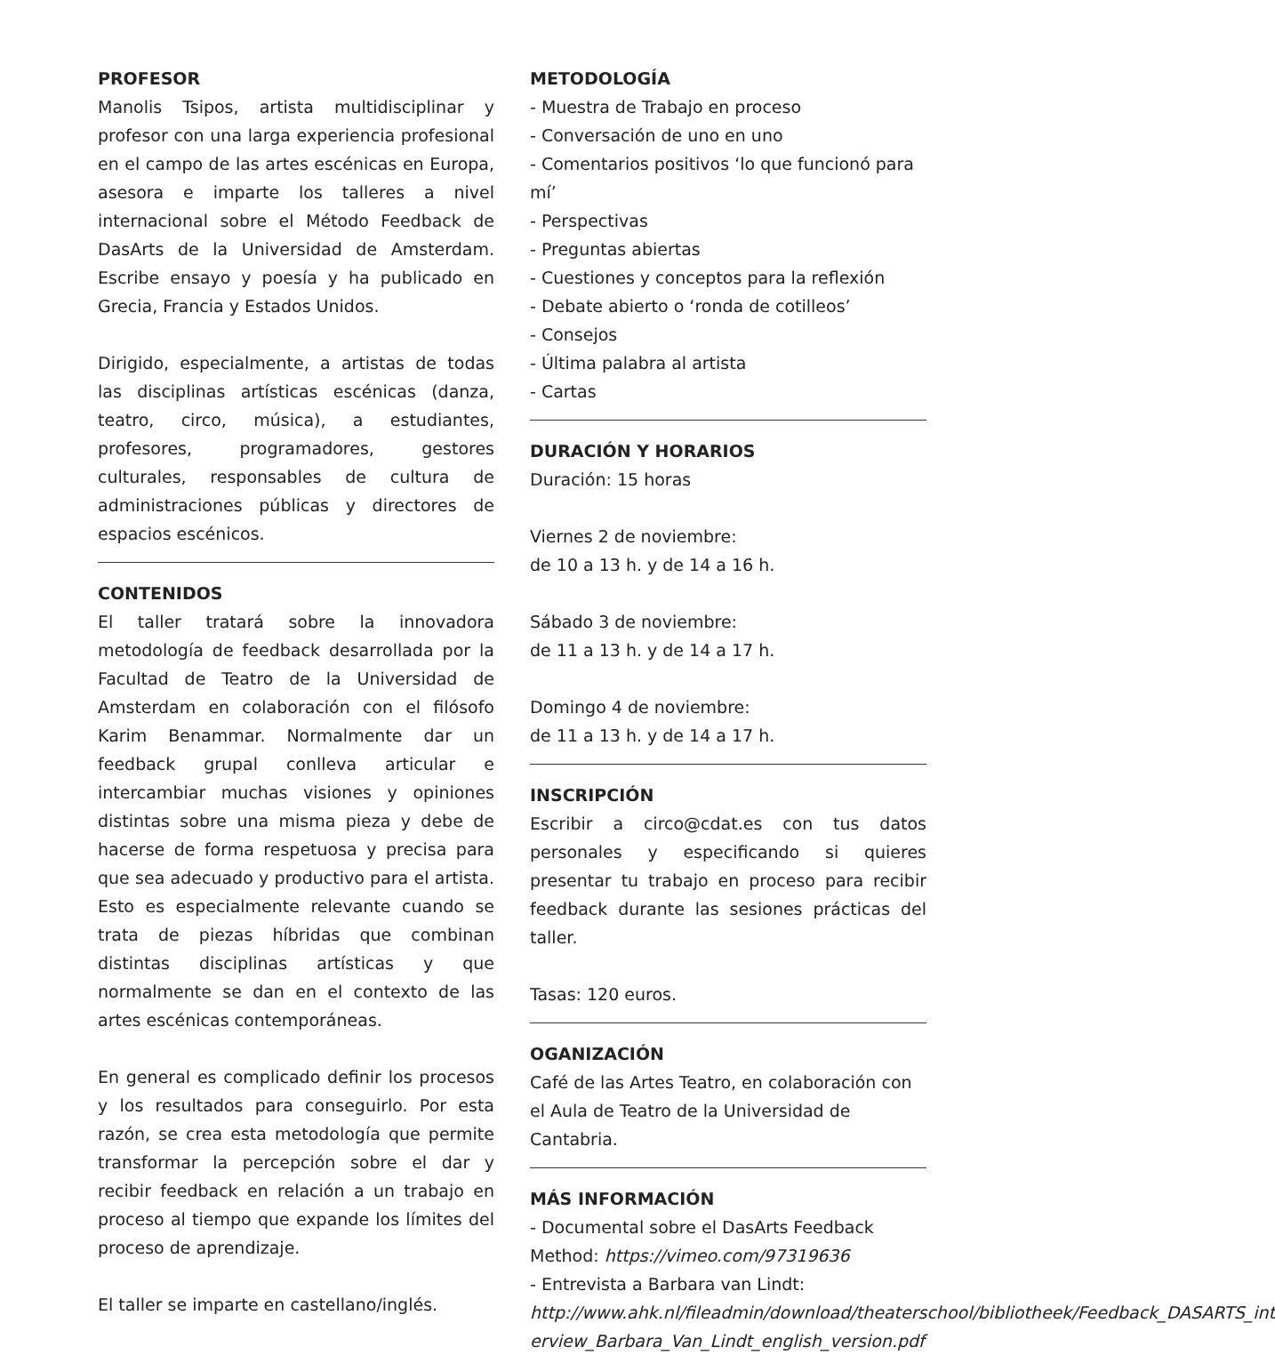PROFESOR
Manolis Tsipos, artista multidisciplinar y profesor con una larga experiencia profesional en el campo de las artes escénicas en Europa, asesora e imparte los talleres a nivel internacional sobre el Método Feedback de DasArts de la Universidad de Amsterdam. Escribe ensayo y poesía y ha publicado en Grecia, Francia y Estados Unidos.
Dirigido, especialmente, a artistas de todas las disciplinas artísticas escénicas (danza, teatro, circo, música), a estudiantes, profesores, programadores, gestores culturales, responsables de cultura de administraciones públicas y directores de espacios escénicos.
CONTENIDOS
El taller tratará sobre la innovadora metodología de feedback desarrollada por la Facultad de Teatro de la Universidad de Amsterdam en colaboración con el filósofo Karim Benammar. Normalmente dar un feedback grupal conlleva articular e intercambiar muchas visiones y opiniones distintas sobre una misma pieza y debe de hacerse de forma respetuosa y precisa para que sea adecuado y productivo para el artista. Esto es especialmente relevante cuando se trata de piezas híbridas que combinan distintas disciplinas artísticas y que normalmente se dan en el contexto de las artes escénicas contemporáneas.
En general es complicado definir los procesos y los resultados para conseguirlo. Por esta razón, se crea esta metodología que permite transformar la percepción sobre el dar y recibir feedback en relación a un trabajo en proceso al tiempo que expande los límites del proceso de aprendizaje.
El taller se imparte en castellano/inglés.
METODOLOGÍA
- Muestra de Trabajo en proceso
- Conversación de uno en uno
- Comentarios positivos ‘lo que funcionó para mí’
- Perspectivas
- Preguntas abiertas
- Cuestiones y conceptos para la reflexión
- Debate abierto o ‘ronda de cotilleos’
- Consejos
- Última palabra al artista
- Cartas
DURACIÓN Y HORARIOS
Duración: 15 horas
Viernes 2 de noviembre:
de 10 a 13 h. y de 14 a 16 h.
Sábado 3 de noviembre:
de 11 a 13 h. y de 14 a 17 h.
Domingo 4 de noviembre:
de 11 a 13 h. y de 14 a 17 h.
INSCRIPCIÓN
Escribir a circo@cdat.es con tus datos personales y especificando si quieres presentar tu trabajo en proceso para recibir feedback durante las sesiones prácticas del taller.
Tasas: 120 euros.
OGANIZACIÓN
Café de las Artes Teatro, en colaboración con el Aula de Teatro de la Universidad de Cantabria.
MÁS INFORMACIÓN
- Documental sobre el DasArts Feedback Method: https://vimeo.com/97319636
- Entrevista a Barbara van Lindt: http://www.ahk.nl/fileadmin/download/theaterschool/bibliotheek/Feedback_DASARTS_int erview_Barbara_Van_Lindt_english_version.pdf